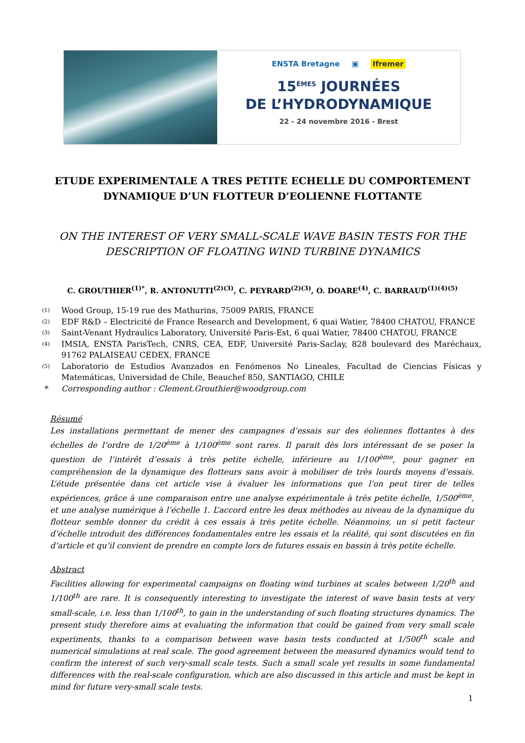ENSTA Bretagne ▣ Ifremer
15<sup>ÈMES</sup> JOURNÉES
DE L’HYDRODYNAMIQUE
22 - 24 novembre 2016 - Brest
ETUDE EXPERIMENTALE A TRES PETITE ECHELLE DU COMPORTEMENT DYNAMIQUE D’UN FLOTTEUR D’EOLIENNE FLOTTANTE
ON THE INTEREST OF VERY SMALL-SCALE WAVE BASIN TESTS FOR THE DESCRIPTION OF FLOATING WIND TURBINE DYNAMICS
C. GROUTHIER<sup>(1)*</sup>, R. ANTONUTTI<sup>(2)(3)</sup>, C. PEYRARD<sup>(2)(3)</sup>, O. DOARE<sup>(4)</sup>, C. BARRAUD<sup>(1)(4)(5)</sup>
(1) Wood Group, 15-19 rue des Mathurins, 75009 PARIS, FRANCE
(2) EDF R&D – Electricité de France Research and Development, 6 quai Watier, 78400 CHATOU, FRANCE
(3) Saint-Venant Hydraulics Laboratory, Université Paris-Est, 6 quai Watier, 78400 CHATOU, FRANCE
(4) IMSIA, ENSTA ParisTech, CNRS, CEA, EDF, Université Paris-Saclay, 828 boulevard des Maréchaux, 91762 PALAISEAU CEDEX, FRANCE
(5) Laboratorio de Estudios Avanzados en Fenómenos No Lineales, Facultad de Ciencias Físicas y Matemáticas, Universidad de Chile, Beauchef 850, SANTIAGO, CHILE
* Corresponding author : Clement.Grouthier@woodgroup.com
Résumé
Les installations permettant de mener des campagnes d’essais sur des éoliennes flottantes à des échelles de l’ordre de 1/20<sup>ème</sup> à 1/100<sup>ème</sup> sont rares. Il parait dès lors intéressant de se poser la question de l’intérêt d’essais à très petite échelle, inférieure au 1/100<sup>ème</sup>, pour gagner en compréhension de la dynamique des flotteurs sans avoir à mobiliser de très lourds moyens d’essais. L’étude présentée dans cet article vise à évaluer les informations que l’on peut tirer de telles expériences, grâce à une comparaison entre une analyse expérimentale à très petite échelle, 1/500<sup>ème</sup>, et une analyse numérique à l’échelle 1. L’accord entre les deux méthodes au niveau de la dynamique du flotteur semble donner du crédit à ces essais à très petite échelle. Néanmoins, un si petit facteur d’échelle introduit des différences fondamentales entre les essais et la réalité, qui sont discutées en fin d’article et qu’il convient de prendre en compte lors de futures essais en bassin à très petite échelle.
Abstract
Facilities allowing for experimental campaigns on floating wind turbines at scales between 1/20<sup>th</sup> and 1/100<sup>th</sup> are rare. It is consequently interesting to investigate the interest of wave basin tests at very small-scale, i.e. less than 1/100<sup>th</sup>, to gain in the understanding of such floating structures dynamics. The present study therefore aims at evaluating the information that could be gained from very small scale experiments, thanks to a comparison between wave basin tests conducted at 1/500<sup>th</sup> scale and numerical simulations at real scale. The good agreement between the measured dynamics would tend to confirm the interest of such very-small scale tests. Such a small scale yet results in some fundamental differences with the real-scale configuration, which are also discussed in this article and must be kept in mind for future very-small scale tests.
1